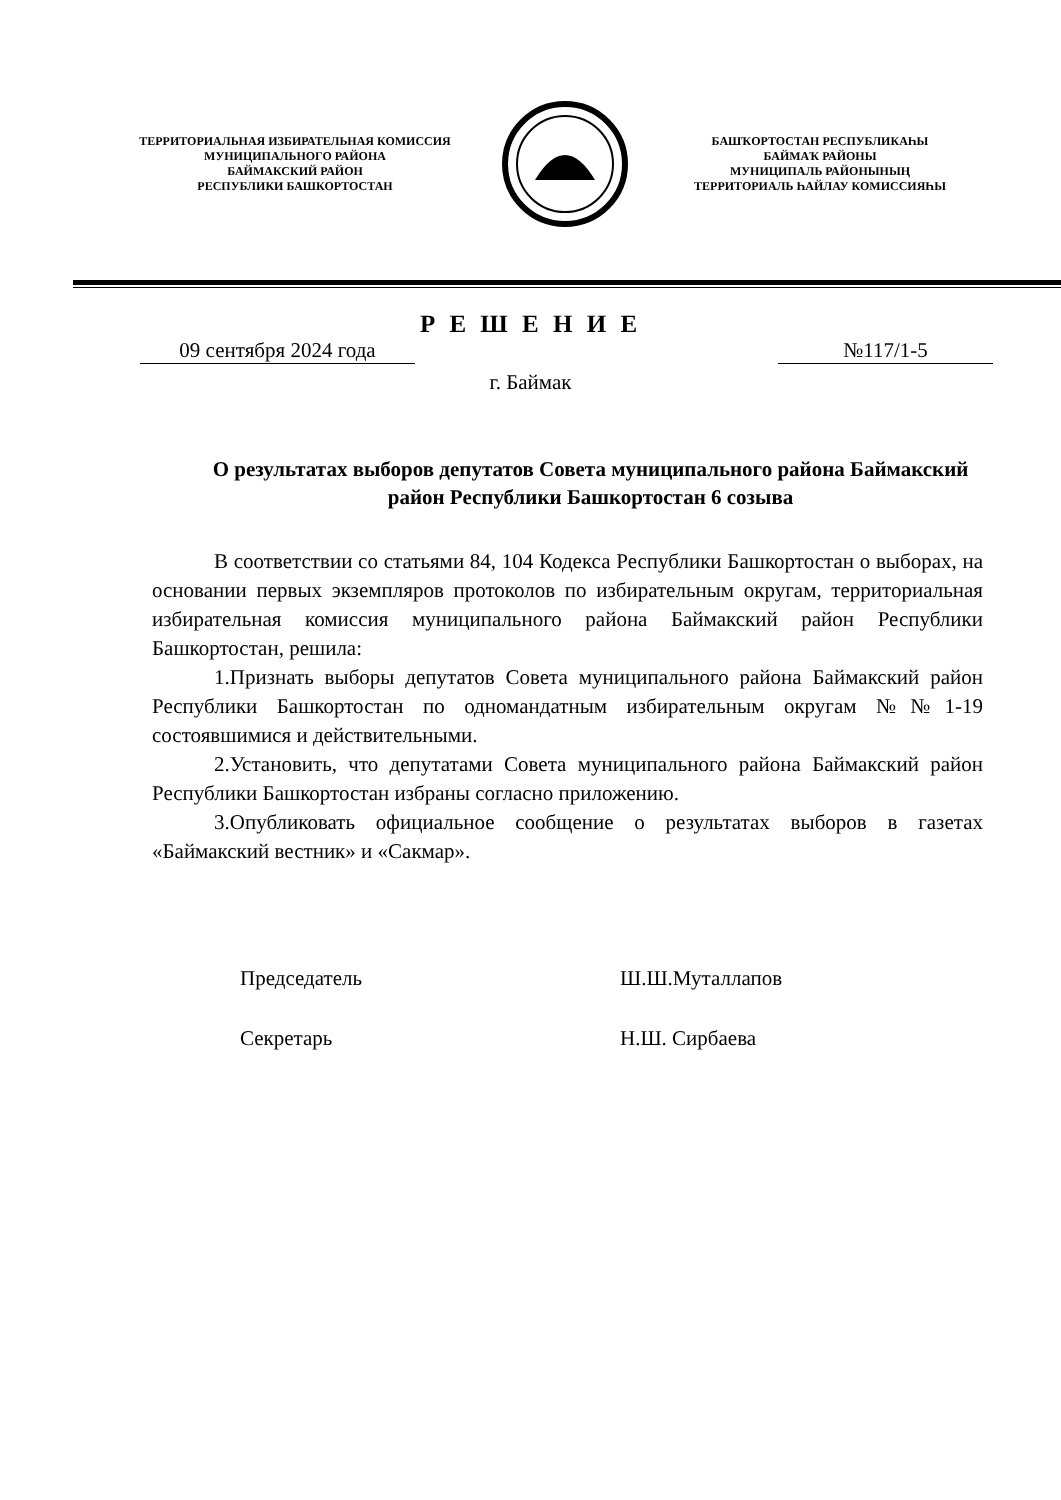ТЕРРИТОРИАЛЬНАЯ ИЗБИРАТЕЛЬНАЯ КОМИССИЯ
МУНИЦИПАЛЬНОГО РАЙОНА
БАЙМАКСКИЙ РАЙОН
РЕСПУБЛИКИ БАШКОРТОСТАН
БАШҠОРТОСТАН РЕСПУБЛИКАҺЫ
БАЙМАҠ РАЙОНЫ
МУНИЦИПАЛЬ РАЙОНЫНЫҢ
ТЕРРИТОРИАЛЬ ҺАЙЛАУ КОМИССИЯҺЫ
Р Е Ш Е Н И Е
09 сентября 2024 года №117/1-5
г. Баймак
О результатах выборов депутатов Совета муниципального района Баймакский район Республики Башкортостан 6 созыва
В соответствии со статьями 84, 104 Кодекса Республики Башкортостан о выборах, на основании первых экземпляров протоколов по избирательным округам, территориальная избирательная комиссия муниципального района Баймакский район Республики Башкортостан, решила:
1.Признать выборы депутатов Совета муниципального района Баймакский район Республики Башкортостан по одномандатным избирательным округам №№1-19 состоявшимися и действительными.
2.Установить, что депутатами Совета муниципального района Баймакский район Республики Башкортостан избраны согласно приложению.
3.Опубликовать официальное сообщение о результатах выборов в газетах «Баймакский вестник» и «Сакмар».
Председатель Ш.Ш.Муталлапов
Секретарь Н.Ш. Сирбаева